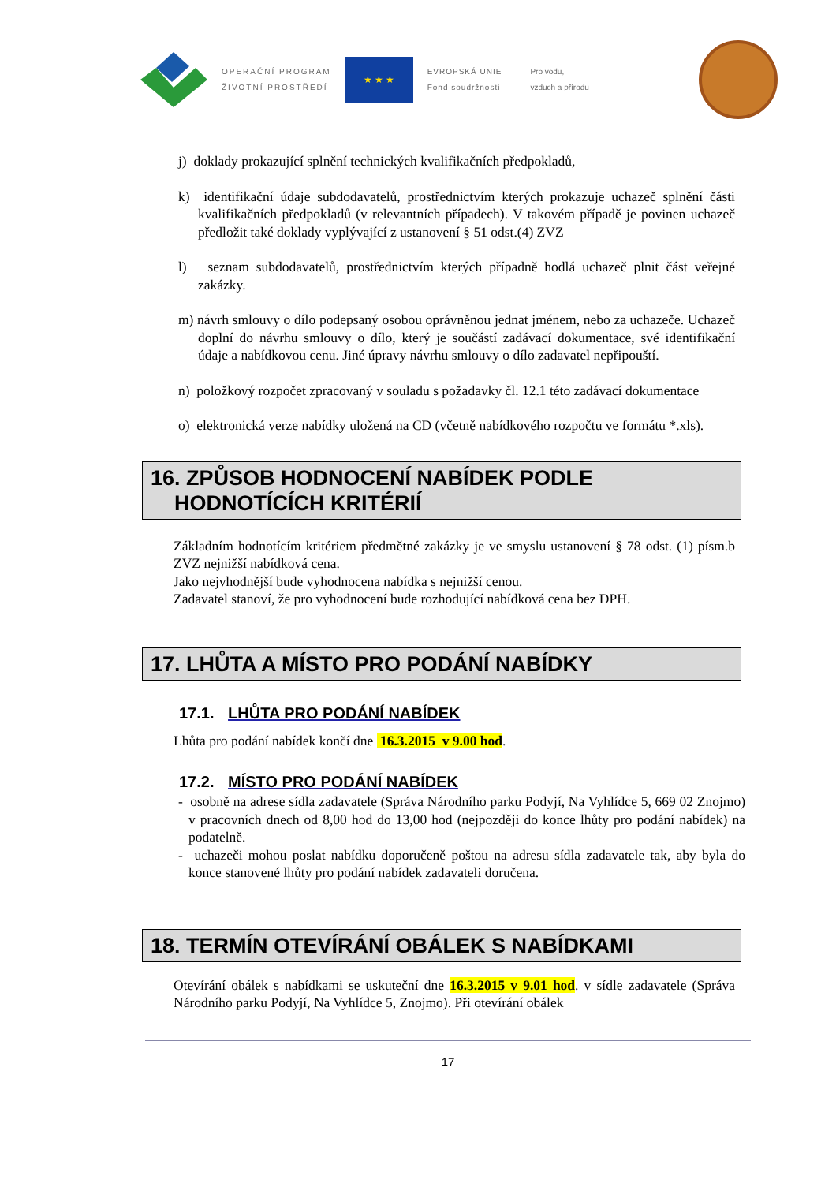OPERAČNÍ PROGRAM
ŽIVOTNÍ PROSTŘEDÍ
★ ★ ★
EVROPSKÁ UNIE
Fond soudržnosti
Pro vodu,
vzduch a přírodu
j) doklady prokazující splnění technických kvalifikačních předpokladů,
k) identifikační údaje subdodavatelů, prostřednictvím kterých prokazuje uchazeč splnění části kvalifikačních předpokladů (v relevantních případech). V takovém případě je povinen uchazeč předložit také doklady vyplývající z ustanovení § 51 odst.(4) ZVZ
l) seznam subdodavatelů, prostřednictvím kterých případně hodlá uchazeč plnit část veřejné zakázky.
m) návrh smlouvy o dílo podepsaný osobou oprávněnou jednat jménem, nebo za uchazeče. Uchazeč doplní do návrhu smlouvy o dílo, který je součástí zadávací dokumentace, své identifikační údaje a nabídkovou cenu. Jiné úpravy návrhu smlouvy o dílo zadavatel nepřipouští.
n) položkový rozpočet zpracovaný v souladu s požadavky čl. 12.1 této zadávací dokumentace
o) elektronická verze nabídky uložená na CD (včetně nabídkového rozpočtu ve formátu *.xls).
16. ZPŮSOB HODNOCENÍ NABÍDEK PODLE
HODNOTÍCÍCH KRITÉRIÍ
Základním hodnotícím kritériem předmětné zakázky je ve smyslu ustanovení § 78 odst. (1) písm.b ZVZ nejnižší nabídková cena.
Jako nejvhodnější bude vyhodnocena nabídka s nejnižší cenou.
Zadavatel stanoví, že pro vyhodnocení bude rozhodující nabídková cena bez DPH.
17. LHŮTA A MÍSTO PRO PODÁNÍ NABÍDKY
17.1. LHŮTA PRO PODÁNÍ NABÍDEK
Lhůta pro podání nabídek končí dne 16.3.2015 v 9.00 hod.
17.2. MÍSTO PRO PODÁNÍ NABÍDEK
- osobně na adrese sídla zadavatele (Správa Národního parku Podyjí, Na Vyhlídce 5, 669 02 Znojmo) v pracovních dnech od 8,00 hod do 13,00 hod (nejpozději do konce lhůty pro podání nabídek) na podatelně.
- uchazeči mohou poslat nabídku doporučeně poštou na adresu sídla zadavatele tak, aby byla do konce stanovené lhůty pro podání nabídek zadavateli doručena.
18. TERMÍN OTEVÍRÁNÍ OBÁLEK S NABÍDKAMI
Otevírání obálek s nabídkami se uskuteční dne 16.3.2015 v 9.01 hod. v sídle zadavatele (Správa Národního parku Podyjí, Na Vyhlídce 5, Znojmo). Při otevírání obálek
17